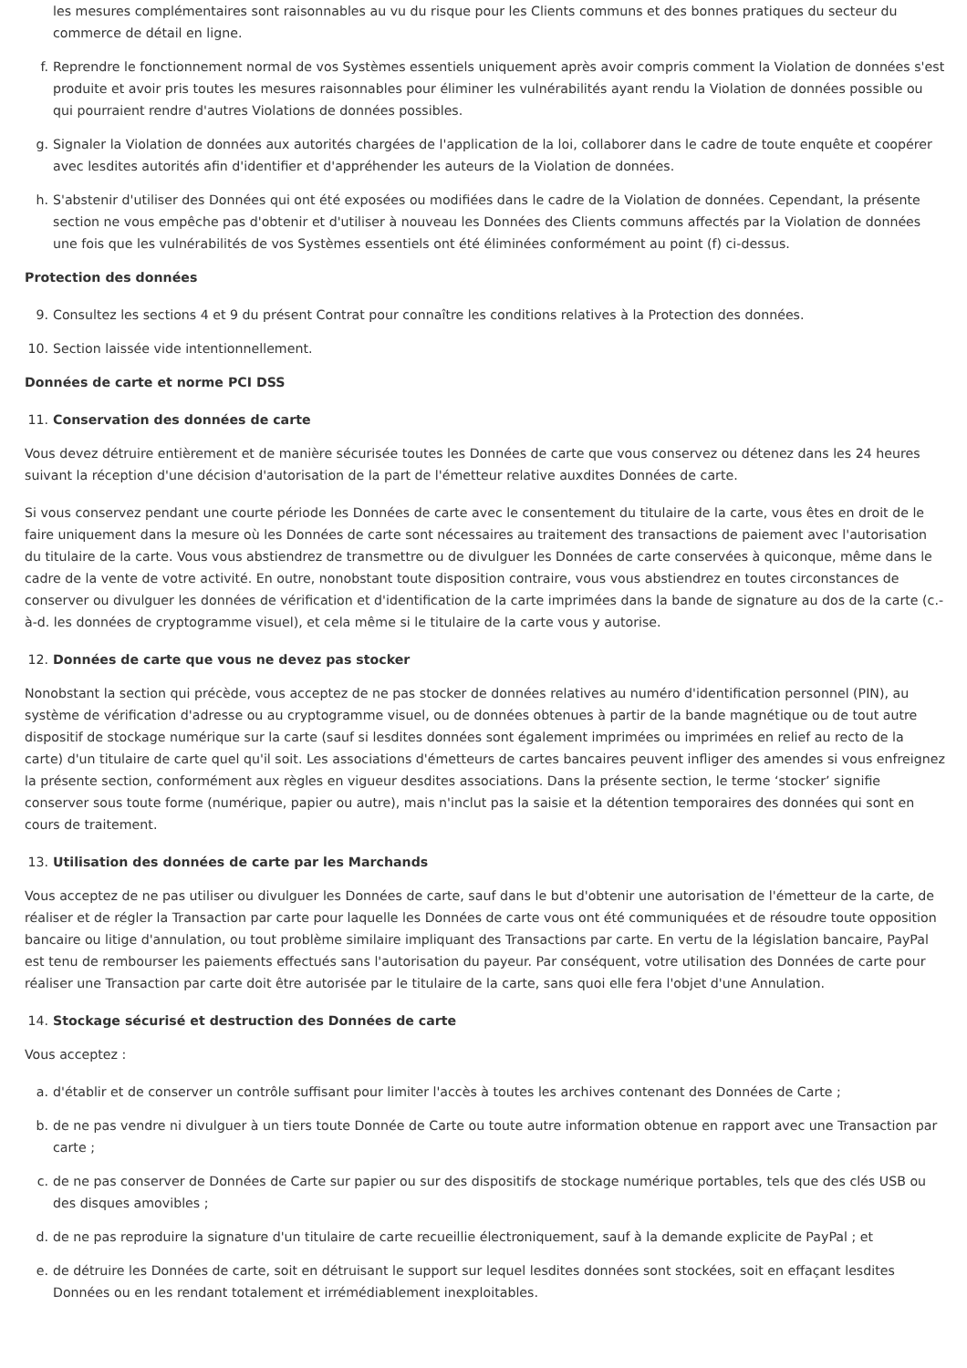les mesures complémentaires sont raisonnables au vu du risque pour les Clients communs et des bonnes pratiques du secteur du commerce de détail en ligne.
f. Reprendre le fonctionnement normal de vos Systèmes essentiels uniquement après avoir compris comment la Violation de données s'est produite et avoir pris toutes les mesures raisonnables pour éliminer les vulnérabilités ayant rendu la Violation de données possible ou qui pourraient rendre d'autres Violations de données possibles.
g. Signaler la Violation de données aux autorités chargées de l'application de la loi, collaborer dans le cadre de toute enquête et coopérer avec lesdites autorités afin d'identifier et d'appréhender les auteurs de la Violation de données.
h. S'abstenir d'utiliser des Données qui ont été exposées ou modifiées dans le cadre de la Violation de données. Cependant, la présente section ne vous empêche pas d'obtenir et d'utiliser à nouveau les Données des Clients communs affectés par la Violation de données une fois que les vulnérabilités de vos Systèmes essentiels ont été éliminées conformément au point (f) ci-dessus.
Protection des données
9. Consultez les sections 4 et 9 du présent Contrat pour connaître les conditions relatives à la Protection des données.
10. Section laissée vide intentionnellement.
Données de carte et norme PCI DSS
11. Conservation des données de carte
Vous devez détruire entièrement et de manière sécurisée toutes les Données de carte que vous conservez ou détenez dans les 24 heures suivant la réception d'une décision d'autorisation de la part de l'émetteur relative auxdites Données de carte.
Si vous conservez pendant une courte période les Données de carte avec le consentement du titulaire de la carte, vous êtes en droit de le faire uniquement dans la mesure où les Données de carte sont nécessaires au traitement des transactions de paiement avec l'autorisation du titulaire de la carte. Vous vous abstiendrez de transmettre ou de divulguer les Données de carte conservées à quiconque, même dans le cadre de la vente de votre activité. En outre, nonobstant toute disposition contraire, vous vous abstiendrez en toutes circonstances de conserver ou divulguer les données de vérification et d'identification de la carte imprimées dans la bande de signature au dos de la carte (c.-à-d. les données de cryptogramme visuel), et cela même si le titulaire de la carte vous y autorise.
12. Données de carte que vous ne devez pas stocker
Nonobstant la section qui précède, vous acceptez de ne pas stocker de données relatives au numéro d'identification personnel (PIN), au système de vérification d'adresse ou au cryptogramme visuel, ou de données obtenues à partir de la bande magnétique ou de tout autre dispositif de stockage numérique sur la carte (sauf si lesdites données sont également imprimées ou imprimées en relief au recto de la carte) d'un titulaire de carte quel qu'il soit. Les associations d'émetteurs de cartes bancaires peuvent infliger des amendes si vous enfreignez la présente section, conformément aux règles en vigueur desdites associations. Dans la présente section, le terme ‘stocker’ signifie conserver sous toute forme (numérique, papier ou autre), mais n'inclut pas la saisie et la détention temporaires des données qui sont en cours de traitement.
13. Utilisation des données de carte par les Marchands
Vous acceptez de ne pas utiliser ou divulguer les Données de carte, sauf dans le but d'obtenir une autorisation de l'émetteur de la carte, de réaliser et de régler la Transaction par carte pour laquelle les Données de carte vous ont été communiquées et de résoudre toute opposition bancaire ou litige d'annulation, ou tout problème similaire impliquant des Transactions par carte. En vertu de la législation bancaire, PayPal est tenu de rembourser les paiements effectués sans l'autorisation du payeur. Par conséquent, votre utilisation des Données de carte pour réaliser une Transaction par carte doit être autorisée par le titulaire de la carte, sans quoi elle fera l'objet d'une Annulation.
14. Stockage sécurisé et destruction des Données de carte
Vous acceptez :
a. d'établir et de conserver un contrôle suffisant pour limiter l'accès à toutes les archives contenant des Données de Carte ;
b. de ne pas vendre ni divulguer à un tiers toute Donnée de Carte ou toute autre information obtenue en rapport avec une Transaction par carte ;
c. de ne pas conserver de Données de Carte sur papier ou sur des dispositifs de stockage numérique portables, tels que des clés USB ou des disques amovibles ;
d. de ne pas reproduire la signature d'un titulaire de carte recueillie électroniquement, sauf à la demande explicite de PayPal ; et
e. de détruire les Données de carte, soit en détruisant le support sur lequel lesdites données sont stockées, soit en effaçant lesdites Données ou en les rendant totalement et irrémédiablement inexploitables.